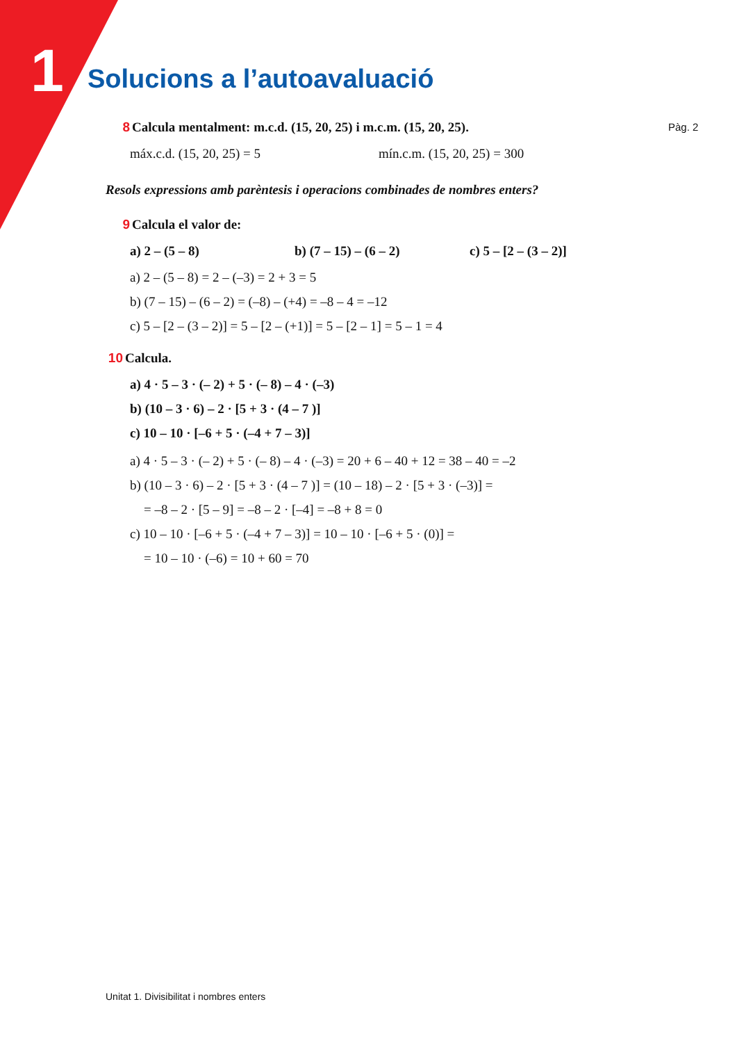1 Solucions a l’autoavaluació
Pàg. 2
8 Calcula mentalment: m.c.d. (15, 20, 25) i m.c.m. (15, 20, 25).
máx.c.d. (15, 20, 25) = 5 mín.c.m. (15, 20, 25) = 300
Resols expressions amb parèntesis i operacions combinades de nombres enters?
9 Calcula el valor de:
a) 2 – (5 – 8) b) (7 – 15) – (6 – 2) c) 5 – [2 – (3 – 2)]
a) 2 – (5 – 8) = 2 – (–3) = 2 + 3 = 5
b) (7 – 15) – (6 – 2) = (–8) – (+4) = –8 – 4 = –12
c) 5 – [2 – (3 – 2)] = 5 – [2 – (+1)] = 5 – [2 – 1] = 5 – 1 = 4
10 Calcula.
a) 4 · 5 – 3 · (– 2) + 5 · (– 8) – 4 · (–3)
b) (10 – 3 · 6) – 2 · [5 + 3 · (4 – 7 )]
c) 10 – 10 · [–6 + 5 · (–4 + 7 – 3)]
a) 4 · 5 – 3 · (– 2) + 5 · (– 8) – 4 · (–3) = 20 + 6 – 40 + 12 = 38 – 40 = –2
b) (10 – 3 · 6) – 2 · [5 + 3 · (4 – 7 )] = (10 – 18) – 2 · [5 + 3 · (–3)] =
= –8 – 2 · [5 – 9] = –8 – 2 · [–4] = –8 + 8 = 0
c) 10 – 10 · [–6 + 5 · (–4 + 7 – 3)] = 10 – 10 · [–6 + 5 · (0)] =
= 10 – 10 · (–6) = 10 + 60 = 70
Unitat 1. Divisibilitat i nombres enters